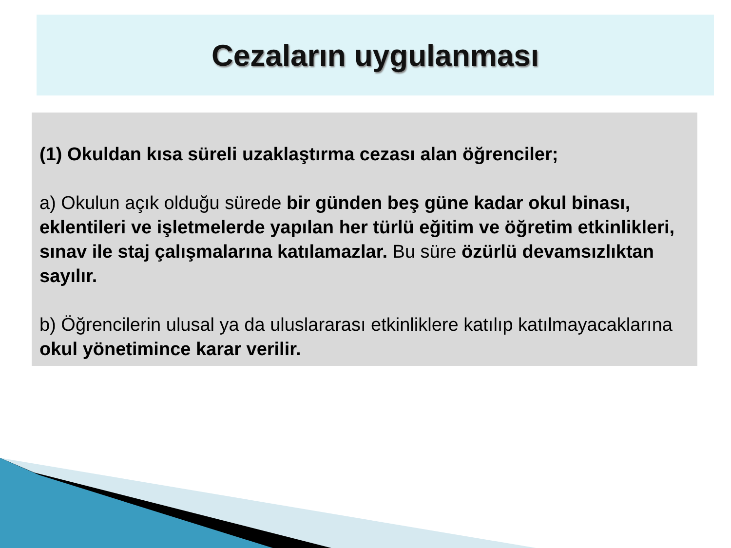Cezaların uygulanması
(1) Okuldan kısa süreli uzaklaştırma cezası alan öğrenciler;
a) Okulun açık olduğu sürede bir günden beş güne kadar okul binası, eklentileri ve işletmelerde yapılan her türlü eğitim ve öğretim etkinlikleri, sınav ile staj çalışmalarına katılamazlar. Bu süre özürlü devamsızlıktan sayılır.
b) Öğrencilerin ulusal ya da uluslararası etkinliklere katılıp katılmayacaklarına okul yönetimince karar verilir.